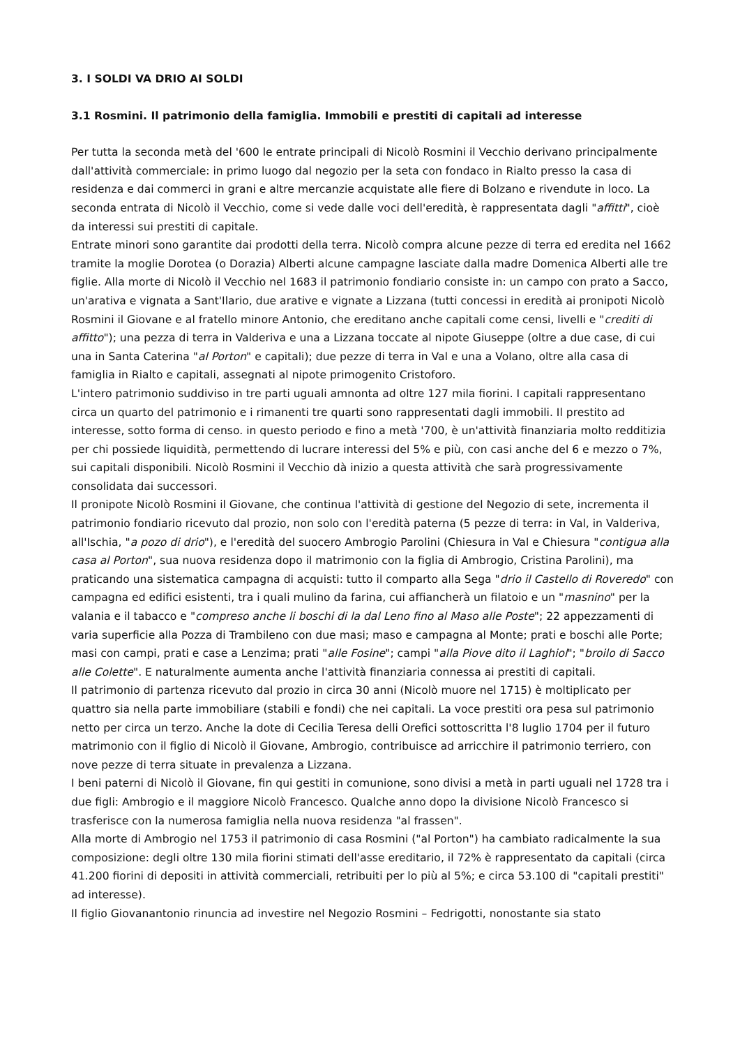3. I SOLDI VA DRIO AI SOLDI
3.1 Rosmini. Il patrimonio della famiglia. Immobili e prestiti di capitali ad interesse
Per tutta la seconda metà del '600 le entrate principali di Nicolò Rosmini il Vecchio derivano principalmente dall'attività commerciale: in primo luogo dal negozio per la seta con fondaco in Rialto presso la casa di residenza e dai commerci in grani e altre mercanzie acquistate alle fiere di Bolzano e rivendute in loco. La seconda entrata di Nicolò il Vecchio, come si vede dalle voci dell'eredità, è rappresentata dagli "affitti", cioè da interessi sui prestiti di capitale.
Entrate minori sono garantite dai prodotti della terra. Nicolò compra alcune pezze di terra ed eredita nel 1662 tramite la moglie Dorotea (o Dorazia) Alberti alcune campagne lasciate dalla madre Domenica Alberti alle tre figlie. Alla morte di Nicolò il Vecchio nel 1683 il patrimonio fondiario consiste in: un campo con prato a Sacco, un'arativa e vignata a Sant'Ilario, due arative e vignate a Lizzana (tutti concessi in eredità ai pronipoti Nicolò Rosmini il Giovane e al fratello minore Antonio, che ereditano anche capitali come censi, livelli e "crediti di affitto"); una pezza di terra in Valderiva e una a Lizzana toccate al nipote Giuseppe (oltre a due case, di cui una in Santa Caterina "al Porton" e capitali); due pezze di terra in Val e una a Volano, oltre alla casa di famiglia in Rialto e capitali, assegnati al nipote primogenito Cristoforo.
L'intero patrimonio suddiviso in tre parti uguali amnonta ad oltre 127 mila fiorini. I capitali rappresentano circa un quarto del patrimonio e i rimanenti tre quarti sono rappresentati dagli immobili. Il prestito ad interesse, sotto forma di censo. in questo periodo e fino a metà '700, è un'attività finanziaria molto redditizia per chi possiede liquidità, permettendo di lucrare interessi del 5% e più, con casi anche del 6 e mezzo o 7%, sui capitali disponibili. Nicolò Rosmini il Vecchio dà inizio a questa attività che sarà progressivamente consolidata dai successori.
Il pronipote Nicolò Rosmini il Giovane, che continua l'attività di gestione del Negozio di sete, incrementa il patrimonio fondiario ricevuto dal prozio, non solo con l'eredità paterna (5 pezze di terra: in Val, in Valderiva, all'Ischia, "a pozo di drio"), e l'eredità del suocero Ambrogio Parolini (Chiesura in Val e Chiesura "contigua alla casa al Porton", sua nuova residenza dopo il matrimonio con la figlia di Ambrogio, Cristina Parolini), ma praticando una sistematica campagna di acquisti: tutto il comparto alla Sega "drio il Castello di Roveredo" con campagna ed edifici esistenti, tra i quali mulino da farina, cui affiancherà un filatoio e un "masnino" per la valania e il tabacco e "compreso anche li boschi di la dal Leno fino al Maso alle Poste"; 22 appezzamenti di varia superficie alla Pozza di Trambileno con due masi; maso e campagna al Monte; prati e boschi alle Porte; masi con campi, prati e case a Lenzima; prati "alle Fosine"; campi "alla Piove dito il Laghiol"; "broilo di Sacco alle Colette". E naturalmente aumenta anche l'attività finanziaria connessa ai prestiti di capitali.
Il patrimonio di partenza ricevuto dal prozio in circa 30 anni (Nicolò muore nel 1715) è moltiplicato per quattro sia nella parte immobiliare (stabili e fondi) che nei capitali. La voce prestiti ora pesa sul patrimonio netto per circa un terzo. Anche la dote di Cecilia Teresa delli Orefici sottoscritta l'8 luglio 1704 per il futuro matrimonio con il figlio di Nicolò il Giovane, Ambrogio, contribuisce ad arricchire il patrimonio terriero, con nove pezze di terra situate in prevalenza a Lizzana.
I beni paterni di Nicolò il Giovane, fin qui gestiti in comunione, sono divisi a metà in parti uguali nel 1728 tra i due figli: Ambrogio e il maggiore Nicolò Francesco. Qualche anno dopo la divisione Nicolò Francesco si trasferisce con la numerosa famiglia nella nuova residenza "al frassen".
Alla morte di Ambrogio nel 1753 il patrimonio di casa Rosmini ("al Porton") ha cambiato radicalmente la sua composizione: degli oltre 130 mila fiorini stimati dell'asse ereditario, il 72% è rappresentato da capitali (circa 41.200 fiorini di depositi in attività commerciali, retribuiti per lo più al 5%; e circa 53.100 di "capitali prestiti" ad interesse).
Il figlio Giovanantonio rinuncia ad investire nel Negozio Rosmini – Fedrigotti, nonostante sia stato